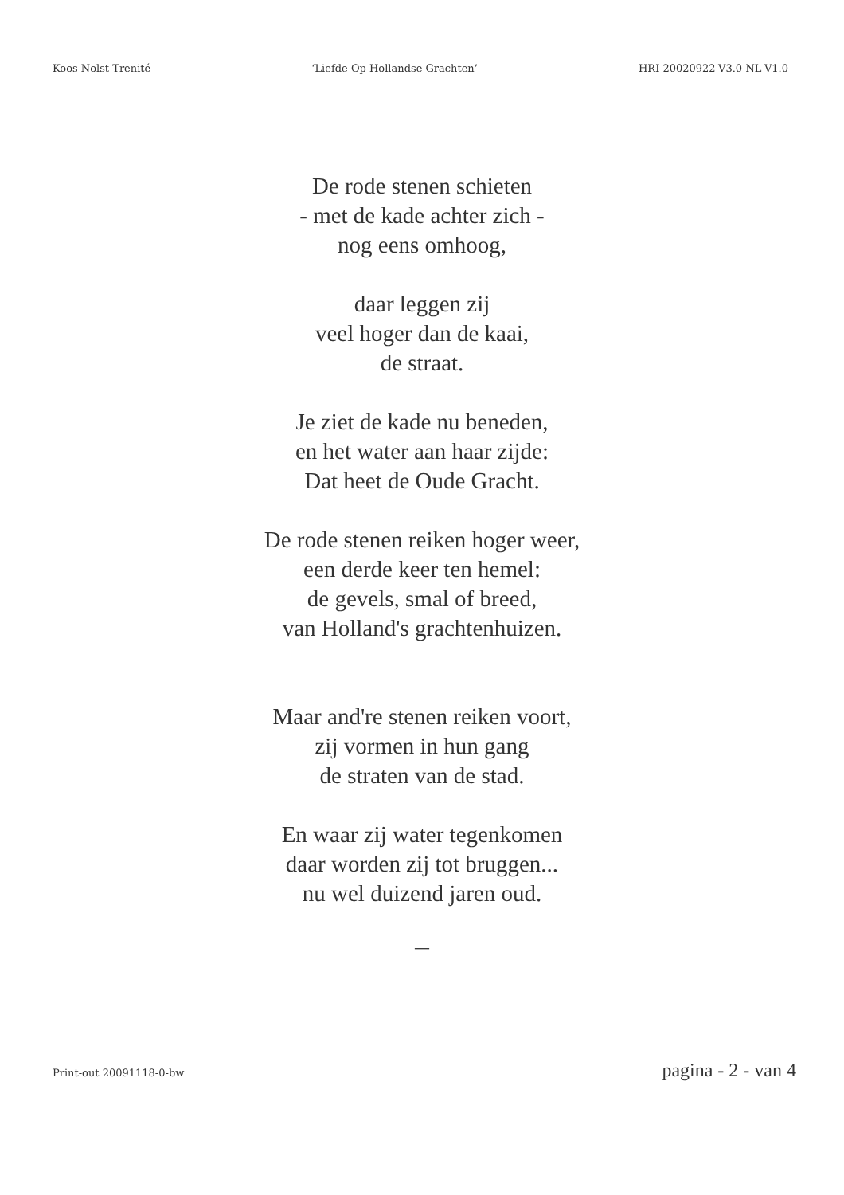Koos Nolst Trenité ‘Liefde Op Hollandse Grachten’ HRI 20020922-V3.0-NL-V1.0
De rode stenen schieten
- met de kade achter zich -
nog eens omhoog,
daar leggen zij
veel hoger dan de kaai,
de straat.
Je ziet de kade nu beneden,
en het water aan haar zijde:
Dat heet de Oude Gracht.
De rode stenen reiken hoger weer,
een derde keer ten hemel:
de gevels, smal of breed,
van Holland's grachtenhuizen.
Maar and're stenen reiken voort,
zij vormen in hun gang
de straten van de stad.
En waar zij water tegenkomen
daar worden zij tot bruggen...
nu wel duizend jaren oud.
—
Print-out 20091118-0-bw pagina - 2 - van 4